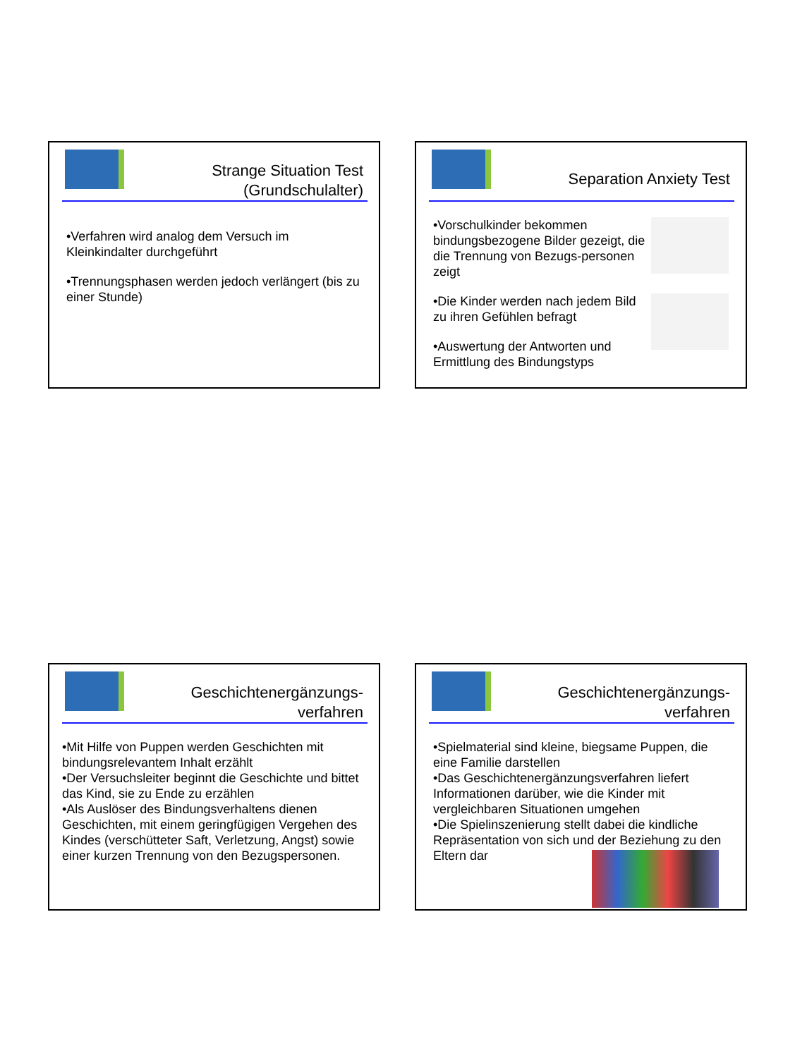Strange Situation Test
(Grundschulalter)
•Verfahren wird analog dem Versuch im Kleinkindalter durchgeführt
•Trennungsphasen werden jedoch verlängert (bis zu einer Stunde)
Separation Anxiety Test
•Vorschulkinder bekommen bindungsbezogene Bilder gezeigt, die die Trennung von Bezugs-personen zeigt
•Die Kinder werden nach jedem Bild zu ihren Gefühlen befragt
•Auswertung der Antworten und Ermittlung des Bindungstyps
Geschichtenergänzungs-
verfahren
•Mit Hilfe von Puppen werden Geschichten mit bindungsrelevantem Inhalt erzählt
•Der Versuchsleiter beginnt die Geschichte und bittet das Kind, sie zu Ende zu erzählen
•Als Auslöser des Bindungsverhaltens dienen Geschichten, mit einem geringfügigen Vergehen des Kindes (verschütteter Saft, Verletzung, Angst) sowie einer kurzen Trennung von den Bezugspersonen.
Geschichtenergänzungs-
verfahren
•Spielmaterial sind kleine, biegsame Puppen, die eine Familie darstellen
•Das Geschichtenergänzungsverfahren liefert Informationen darüber, wie die Kinder mit vergleichbaren Situationen umgehen
•Die Spielinszenierung stellt dabei die kindliche Repräsentation von sich und der Beziehung zu den Eltern dar